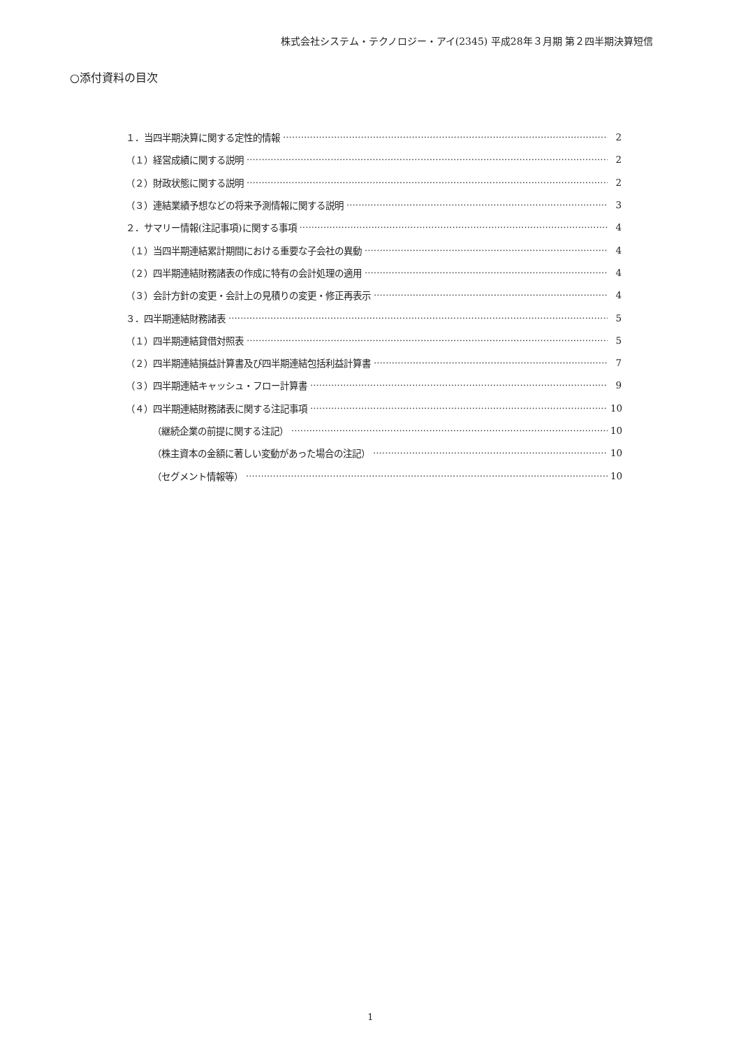株式会社システム・テクノロジー・アイ(2345) 平成28年３月期 第２四半期決算短信
○添付資料の目次
１．当四半期決算に関する定性的情報 2
（１）経営成績に関する説明 2
（２）財政状態に関する説明 2
（３）連結業績予想などの将来予測情報に関する説明 3
２．サマリー情報(注記事項)に関する事項 4
（１）当四半期連結累計期間における重要な子会社の異動 4
（２）四半期連結財務諸表の作成に特有の会計処理の適用 4
（３）会計方針の変更・会計上の見積りの変更・修正再表示 4
３．四半期連結財務諸表 5
（１）四半期連結貸借対照表 5
（２）四半期連結損益計算書及び四半期連結包括利益計算書 7
（３）四半期連結キャッシュ・フロー計算書 9
（４）四半期連結財務諸表に関する注記事項 10
（継続企業の前提に関する注記） 10
（株主資本の金額に著しい変動があった場合の注記） 10
（セグメント情報等） 10
1